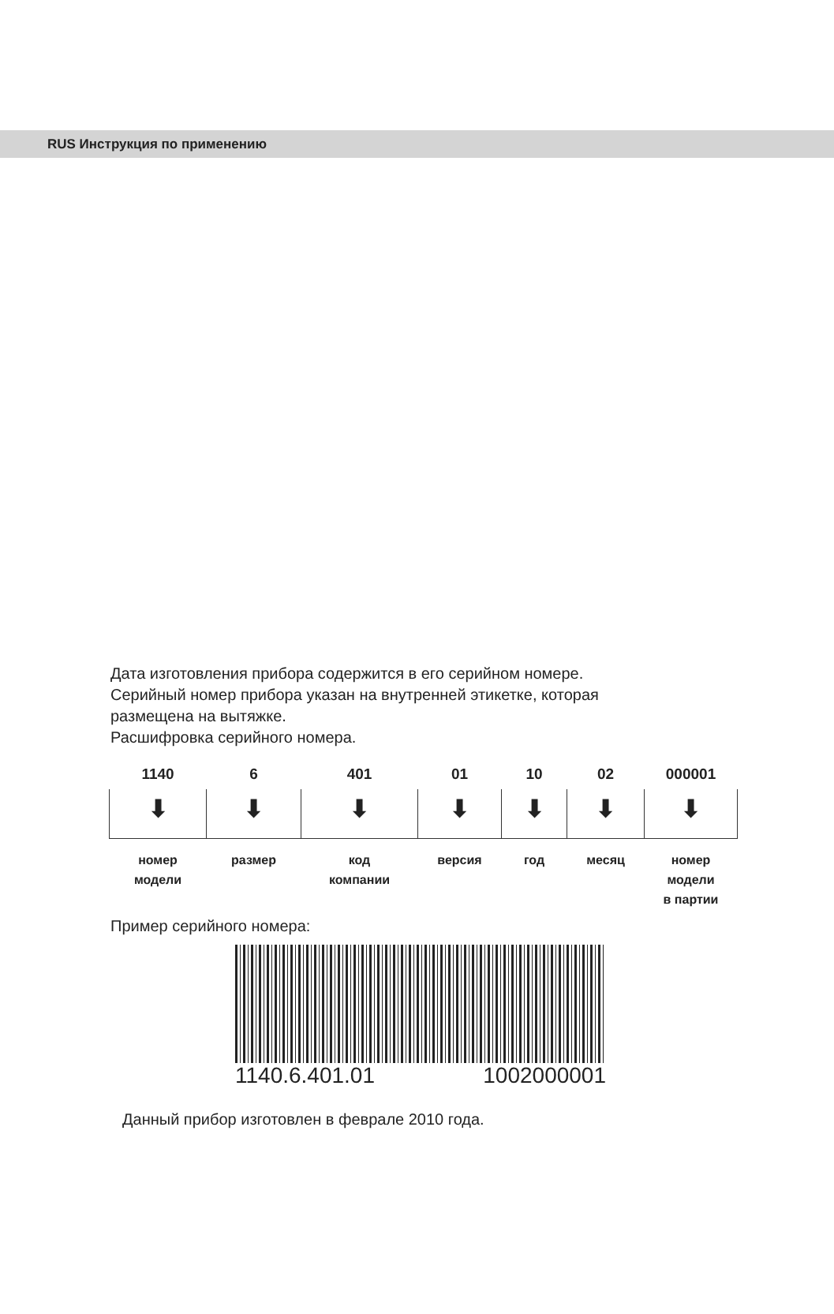RUS Инструкция по применению
Дата изготовления прибора содержится в его серийном номере.
Серийный номер прибора указан на внутренней этикетке, которая
размещена на вытяжке.
Расшифровка серийного номера.
| 1140 | 6 | 401 | 01 | 10 | 02 | 000001 |
| ⬇ | ⬇ | ⬇ | ⬇ | ⬇ | ⬇ | ⬇ |
| номер модели | размер | код компании | версия | год | месяц | номер модели в партии |
Пример серийного номера:
1140.6.401.01 1002000001
Данный прибор изготовлен в феврале 2010 года.